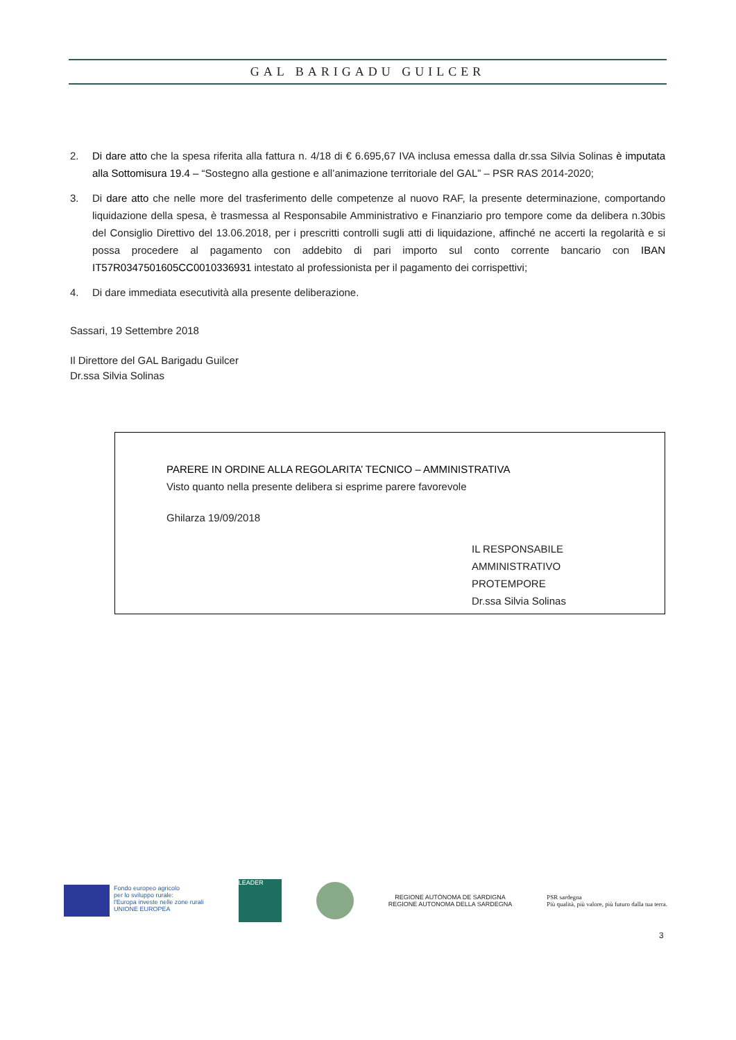GAL BARIGADU GUILCER
2. Di dare atto che la spesa riferita alla fattura n. 4/18 di € 6.695,67 IVA inclusa emessa dalla dr.ssa Silvia Solinas è imputata alla Sottomisura 19.4 – “Sostegno alla gestione e all’animazione territoriale del GAL” – PSR RAS 2014-2020;
3. Di dare atto che nelle more del trasferimento delle competenze al nuovo RAF, la presente determinazione, comportando liquidazione della spesa, è trasmessa al Responsabile Amministrativo e Finanziario pro tempore come da delibera n.30bis del Consiglio Direttivo del 13.06.2018, per i prescritti controlli sugli atti di liquidazione, affinché ne accerti la regolarità e si possa procedere al pagamento con addebito di pari importo sul conto corrente bancario con IBAN IT57R0347501605CC0010336931 intestato al professionista per il pagamento dei corrispettivi;
4. Di dare immediata esecutività alla presente deliberazione.
Sassari, 19 Settembre 2018
Il Direttore del GAL Barigadu Guilcer
Dr.ssa Silvia Solinas
PARERE IN ORDINE ALLA REGOLARITA’ TECNICO – AMMINISTRATIVA
Visto quanto nella presente delibera si esprime parere favorevole
Ghilarza 19/09/2018
IL RESPONSABILE AMMINISTRATIVO
PROTEMPORE
Dr.ssa Silvia Solinas
Fondo europeo agricolo
per lo sviluppo rurale:
l'Europa investe nelle zone rurali
UNIONE EUROPEA
LEADER
REGIONE AUTÒNOMA DE SARDIGNA
REGIONE AUTONOMA DELLA SARDEGNA
PSR sardegna
Più qualità, più valore, più futuro dalla tua terra.
3